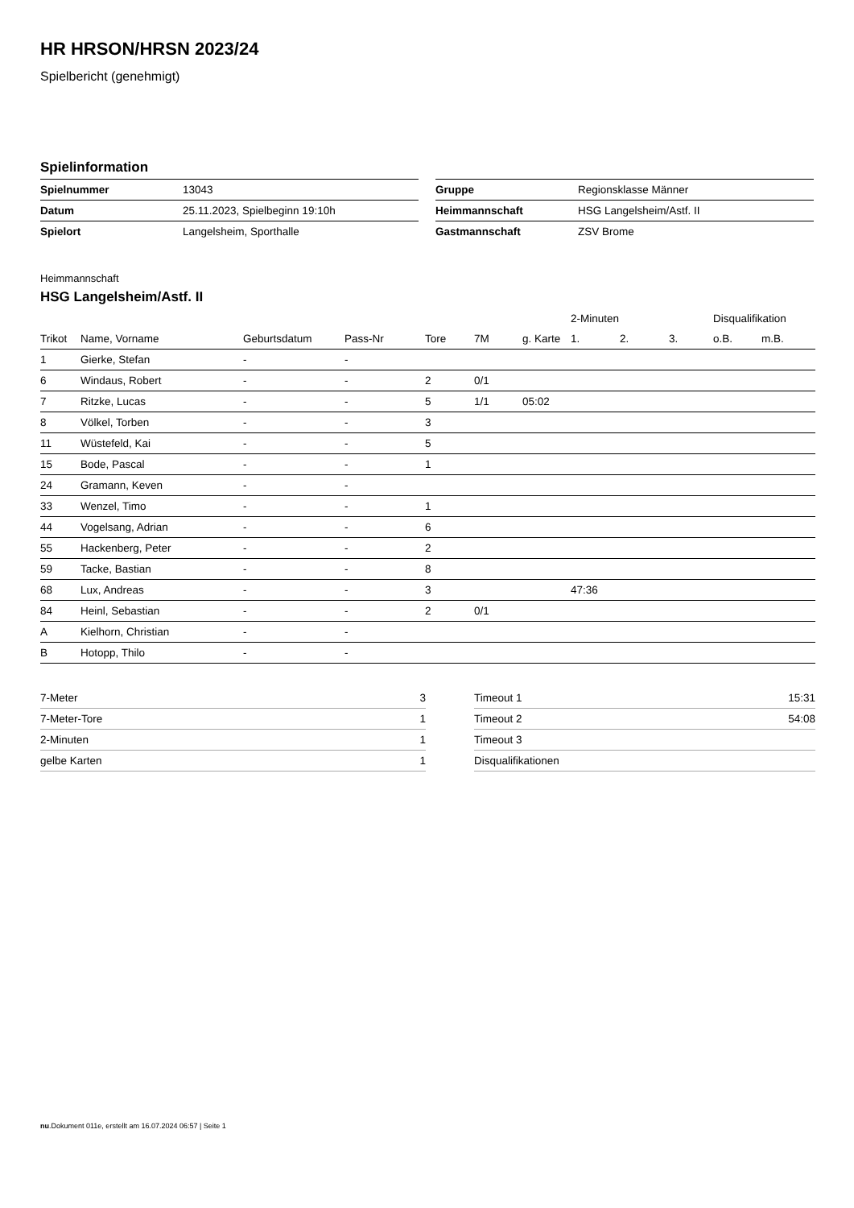HR HRSON/HRSN 2023/24
Spielbericht (genehmigt)
Spielinformation
| Spielnummer | 13043 |
| Datum | 25.11.2023, Spielbeginn 19:10h |
| Spielort | Langelsheim, Sporthalle |
| Gruppe | Regionsklasse Männer |
| Heimmannschaft | HSG Langelsheim/Astf. II |
| Gastmannschaft | ZSV Brome |
Heimmannschaft
HSG Langelsheim/Astf. II
| | | | | | | | 2-Minuten | | | Disqualifikation | |
| --- | --- | --- | --- | --- | --- | --- | --- | --- | --- | --- | --- |
| Trikot | Name, Vorname | Geburtsdatum | Pass-Nr | Tore | 7M | g. Karte | 1. | 2. | 3. | o.B. | m.B. |
| 1 | Gierke, Stefan | - | - | | | | | | | | |
| 6 | Windaus, Robert | - | - | 2 | 0/1 | | | | | | |
| 7 | Ritzke, Lucas | - | - | 5 | 1/1 | 05:02 | | | | | |
| 8 | Völkel, Torben | - | - | 3 | | | | | | | |
| 11 | Wüstefeld, Kai | - | - | 5 | | | | | | | |
| 15 | Bode, Pascal | - | - | 1 | | | | | | | |
| 24 | Gramann, Keven | - | - | | | | | | | | |
| 33 | Wenzel, Timo | - | - | 1 | | | | | | | |
| 44 | Vogelsang, Adrian | - | - | 6 | | | | | | | |
| 55 | Hackenberg, Peter | - | - | 2 | | | | | | | |
| 59 | Tacke, Bastian | - | - | 8 | | | | | | | |
| 68 | Lux, Andreas | - | - | 3 | | | 47:36 | | | | |
| 84 | Heinl, Sebastian | - | - | 2 | 0/1 | | | | | | |
| A | Kielhorn, Christian | - | - | | | | | | | | |
| B | Hotopp, Thilo | - | - | | | | | | | | |
| 7-Meter | 3 |
| 7-Meter-Tore | 1 |
| 2-Minuten | 1 |
| gelbe Karten | 1 |
| Timeout 1 | 15:31 |
| Timeout 2 | 54:08 |
| Timeout 3 | |
| Disqualifikationen | |
nu.Dokument 011e, erstellt am 16.07.2024 06:57 | Seite 1